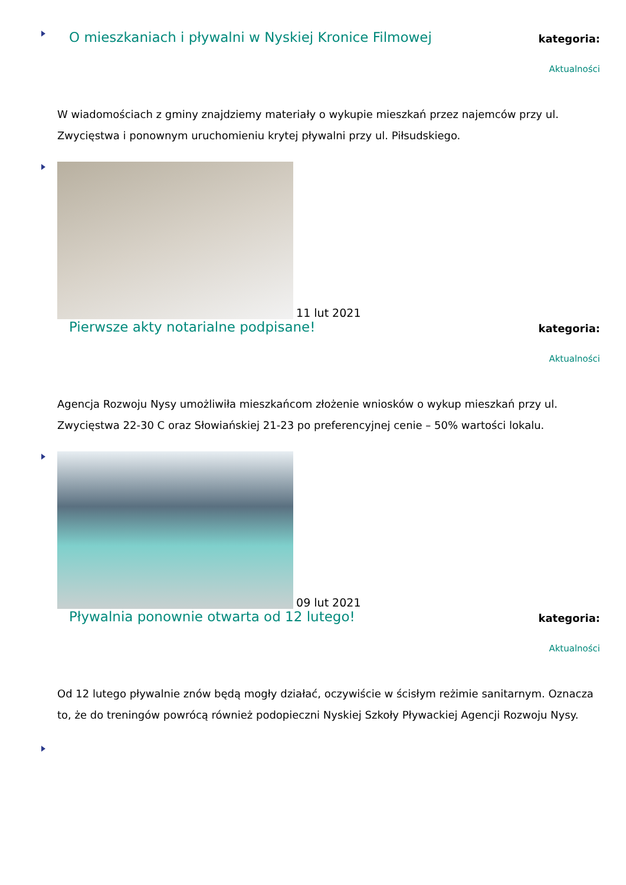O mieszkaniach i pływalni w Nyskiej Kronice Filmowej
kategoria:
Aktualności
W wiadomościach z gminy znajdziemy materiały o wykupie mieszkań przez najemców przy ul. Zwycięstwa i ponownym uruchomieniu krytej pływalni przy ul. Piłsudskiego.
11 lut 2021
Pierwsze akty notarialne podpisane!
kategoria:
Aktualności
Agencja Rozwoju Nysy umożliwiła mieszkańcom złożenie wniosków o wykup mieszkań przy ul. Zwycięstwa 22-30 C oraz Słowiańskiej 21-23 po preferencyjnej cenie – 50% wartości lokalu.
09 lut 2021
Pływalnia ponownie otwarta od 12 lutego!
kategoria:
Aktualności
Od 12 lutego pływalnie znów będą mogły działać, oczywiście w ścisłym reżimie sanitarnym. Oznacza to, że do treningów powrócą również podopieczni Nyskiej Szkoły Pływackiej Agencji Rozwoju Nysy.